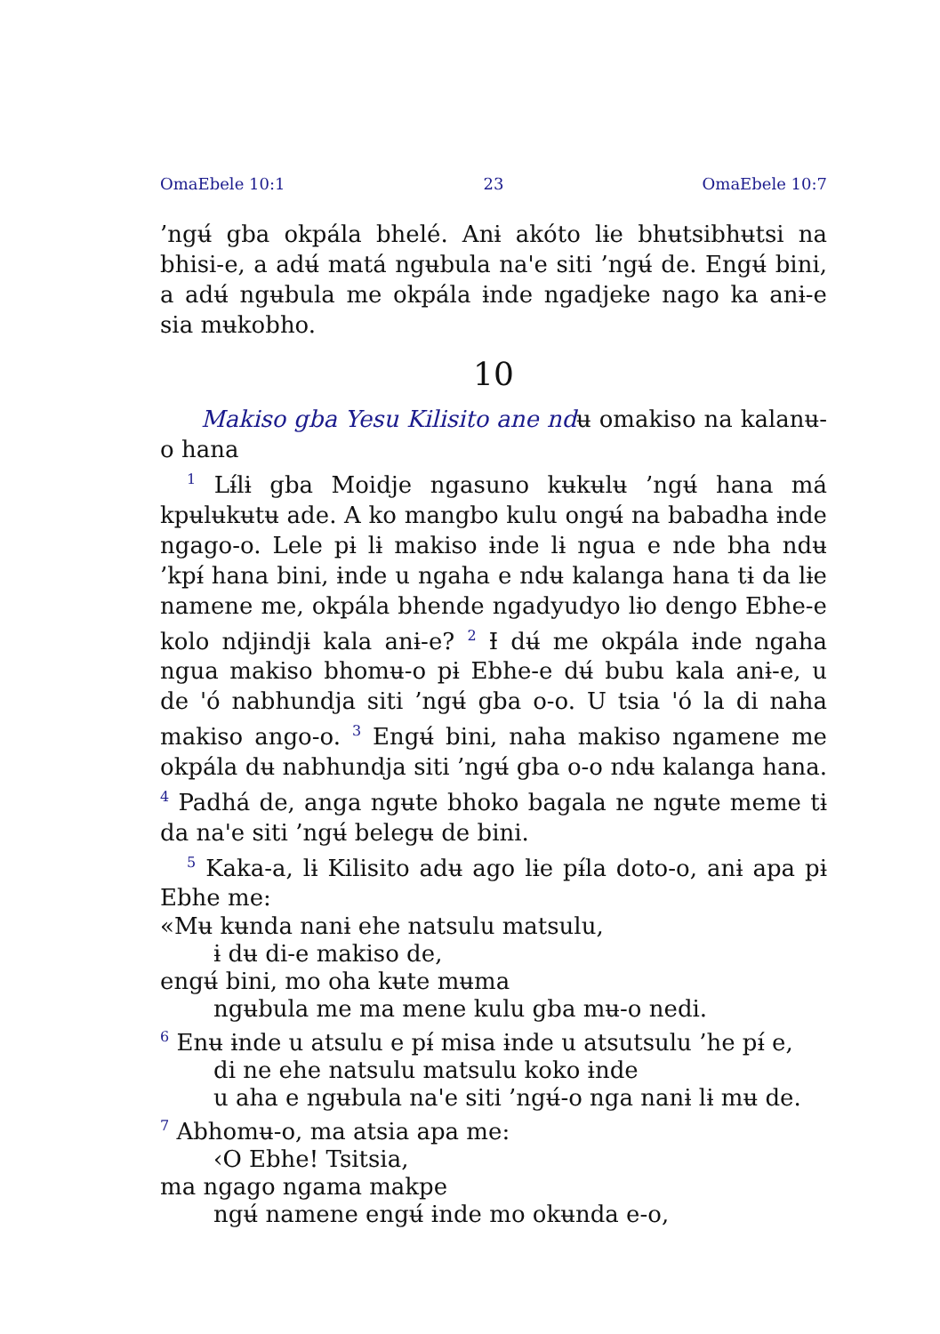OmaEbele 10:1 23 OmaEbele 10:7
’ngʉ́ gba okpála bhelé. Anɨ akóto lɨe bhʉtsibhʉtsi na bhisi-e, a adʉ́ matá ngʉbula na'e siti ’ngʉ́ de. Engʉ́ bini, a adʉ́ ngʉbula me okpála ɨnde ngadjeke nago ka anɨ-e sia mʉkobho.
10
Makiso gba Yesu Kilisito ane ndʉ omakiso na kalanʉ-o hana
<sup>1</sup> Lɨ́lɨ gba Moidje ngasuno kʉkʉlʉ ’ngʉ́ hana má kpʉlʉkʉtʉ ade. A ko mangbo kulu ongʉ́ na babadha ɨnde ngago-o. Lele pɨ lɨ makiso ɨnde lɨ ngua e nde bha ndʉ ’kpɨ́ hana bini, ɨnde u ngaha e ndʉ kalanga hana tɨ da lɨe namene me, okpála bhende ngadyudyo lɨo dengo Ebhe-e kolo ndjɨndjɨ kala anɨ-e? <sup>2</sup> Ɨ dʉ́ me okpála ɨnde ngaha ngua makiso bhomʉ-o pɨ Ebhe-e dʉ́ bubu kala anɨ-e, u de 'ó nabhundja siti ’ngʉ́ gba o-o. U tsia 'ó la di naha makiso ango-o. <sup>3</sup> Engʉ́ bini, naha makiso ngamene me okpála dʉ nabhundja siti ’ngʉ́ gba o-o ndʉ kalanga hana. <sup>4</sup> Padhá de, anga ngʉte bhoko bagala ne ngʉte meme tɨ da na'e siti ’ngʉ́ belegʉ de bini.
<sup>5</sup> Kaka-a, lɨ Kilisito adʉ ago lɨe pɨ́la doto-o, anɨ apa pɨ Ebhe me:
«Mʉ kʉnda nanɨ ehe natsulu matsulu,
ɨ dʉ di-e makiso de,
engʉ́ bini, mo oha kʉte mʉma
ngʉbula me ma mene kulu gba mʉ-o nedi.
<sup>6</sup> Enʉ ɨnde u atsulu e pɨ́ misa ɨnde u atsutsulu ’he pɨ́ e,
di ne ehe natsulu matsulu koko ɨnde
u aha e ngʉbula na'e siti ’ngʉ́-o nga nanɨ lɨ mʉ de.
<sup>7</sup> Abhomʉ-o, ma atsia apa me:
‹O Ebhe! Tsitsia,
ma ngago ngama makpe
ngʉ́ namene engʉ́ ɨnde mo okʉnda e-o,